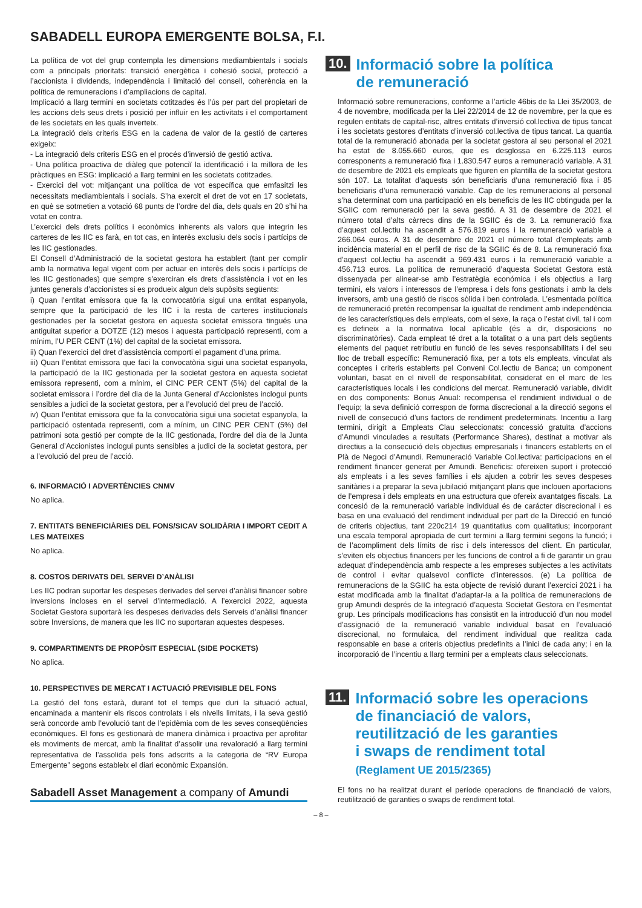SABADELL EUROPA EMERGENTE BOLSA, F.I.
La política de vot del grup contempla les dimensions mediambientals i socials com a principals prioritats: transició energètica i cohesió social, protecció a l’accionista i dividends, independència i limitació del consell, coherència en la política de remuneracions i d’ampliacions de capital.
Implicació a llarg termini en societats cotitzades és l’ús per part del propietari de les accions dels seus drets i posició per influir en les activitats i el comportament de les societats en les quals inverteix.
La integració dels criteris ESG en la cadena de valor de la gestió de carteres exigeix:
- La integració dels criteris ESG en el procés d’inversió de gestió activa.
- Una política proactiva de diàleg que potenciï la identificació i la millora de les pràctiques en ESG: implicació a llarg termini en les societats cotitzades.
- Exercici del vot: mitjançant una política de vot específica que emfasitzi les necessitats mediambientals i socials. S’ha exercit el dret de vot en 17 societats, en què se sotmetien a votació 68 punts de l’ordre del dia, dels quals en 20 s’hi ha votat en contra.
L’exercici dels drets polítics i econòmics inherents als valors que integrin les carteres de les IIC es farà, en tot cas, en interès exclusiu dels socis i partícips de les IIC gestionades.
El Consell d’Administració de la societat gestora ha establert (tant per complir amb la normativa legal vigent com per actuar en interès dels socis i partícips de les IIC gestionades) que sempre s’exerciran els drets d’assistència i vot en les juntes generals d’accionistes si es produeix algun dels supòsits següents:
i) Quan l’entitat emissora que fa la convocatòria sigui una entitat espanyola, sempre que la participació de les IIC i la resta de carteres institucionals gestionades per la societat gestora en aquesta societat emissora tingués una antiguitat superior a DOTZE (12) mesos i aquesta participació representi, com a mínim, l’U PER CENT (1%) del capital de la societat emissora.
ii) Quan l’exercici del dret d’assistència comporti el pagament d’una prima.
iii) Quan l’entitat emissora que faci la convocatòria sigui una societat espanyola, la participació de la IIC gestionada per la societat gestora en aquesta societat emissora representi, com a mínim, el CINC PER CENT (5%) del capital de la societat emissora i l’ordre del dia de la Junta General d’Accionistes inclogui punts sensibles a judici de la societat gestora, per a l’evolució del preu de l’acció.
iv) Quan l’entitat emissora que fa la convocatòria sigui una societat espanyola, la participació ostentada representi, com a mínim, un CINC PER CENT (5%) del patrimoni sota gestió per compte de la IIC gestionada, l’ordre del dia de la Junta General d’Accionistes inclogui punts sensibles a judici de la societat gestora, per a l’evolució del preu de l’acció.
6. INFORMACIÓ I ADVERTÈNCIES CNMV
No aplica.
7. ENTITATS BENEFICIÀRIES DEL FONS/SICAV SOLIDÀRIA I IMPORT CEDIT A LES MATEIXES
No aplica.
8. COSTOS DERIVATS DEL SERVEI D’ANÀLISI
Les IIC podran suportar les despeses derivades del servei d’anàlisi financer sobre inversions incloses en el servei d’intermediació. A l’exercici 2022, aquesta Societat Gestora suportarà les despeses derivades dels Serveis d’anàlisi financer sobre Inversions, de manera que les IIC no suportaran aquestes despeses.
9. COMPARTIMENTS DE PROPÒSIT ESPECIAL (SIDE POCKETS)
No aplica.
10. PERSPECTIVES DE MERCAT I ACTUACIÓ PREVISIBLE DEL FONS
La gestió del fons estarà, durant tot el temps que duri la situació actual, encaminada a mantenir els riscos controlats i els nivells limitats, i la seva gestió serà concorde amb l’evolució tant de l’epidèmia com de les seves conseqüències econòmiques. El fons es gestionarà de manera dinàmica i proactiva per aprofitar els moviments de mercat, amb la finalitat d’assolir una revaloració a llarg termini representativa de l’assolida pels fons adscrits a la categoria de “RV Europa Emergente” segons estableix el diari econòmic Expansión.
Sabadell Asset Management a company of Amundi
10. Informació sobre la política
de remuneració
Informació sobre remuneracions, conforme a l’article 46bis de la Llei 35/2003, de 4 de novembre, modificada per la Llei 22/2014 de 12 de novembre, per la que es regulen entitats de capital-risc, altres entitats d’inversió col.lectiva de tipus tancat i les societats gestores d’entitats d’inversió col.lectiva de tipus tancat. La quantia total de la remuneració abonada per la societat gestora al seu personal el 2021 ha estat de 8.055.660 euros, que es desglossa en 6.225.113 euros corresponents a remuneració fixa i 1.830.547 euros a remuneració variable. A 31 de desembre de 2021 els empleats que figuren en plantilla de la societat gestora són 107. La totalitat d’aquests són beneficiaris d’una remuneració fixa i 85 beneficiaris d’una remuneració variable. Cap de les remuneracions al personal s’ha determinat com una participació en els beneficis de les IIC obtinguda per la SGIIC com remuneració per la seva gestió. A 31 de desembre de 2021 el número total d’alts càrrecs dins de la SGIIC és de 3. La remuneració fixa d’aquest col.lectiu ha ascendit a 576.819 euros i la remuneració variable a 266.064 euros. A 31 de desembre de 2021 el número total d’empleats amb incidència material en el perfil de risc de la SGIIC és de 8. La remuneració fixa d’aquest col.lectiu ha ascendit a 969.431 euros i la remuneració variable a 456.713 euros. La política de remuneració d’aquesta Societat Gestora està dissenyada per alinear-se amb l’estratègia económica i els objectius a llarg termini, els valors i interessos de l’empresa i dels fons gestionats i amb la dels inversors, amb una gestió de riscos sòlida i ben controlada. L’esmentada política de remuneració pretén recompensar la igualtat de rendiment amb independència de les característiques dels empleats, com el sexe, la raça o l’estat civil, tal i com es defineix a la normativa local aplicable (és a dir, disposicions no discriminatòries). Cada empleat té dret a la totalitat o a una part dels següents elements del paquet retributiu en funció de les seves responsabilitats i del seu lloc de treball específic: Remuneració fixa, per a tots els empleats, vinculat als conceptes i criteris establerts pel Conveni Col.lectiu de Banca; un component voluntari, basat en el nivell de responsabilitat, considerat en el marc de les característiques locals i les condicions del mercat. Remuneració variable, dividit en dos components: Bonus Anual: recompensa el rendimient individual o de l’equip; la seva definició correspon de forma discrecional a la direcció segons el nivell de consecució d’uns factors de rendiment predeterminats. Incentiu a llarg termini, dirigit a Empleats Clau seleccionats: concessió gratuïta d’accions d’Amundi vinculades a resultats (Performance Shares), destinat a motivar als directius a la consecució dels objectius empresarials i financers establerts en el Plà de Negoci d’Amundi. Remuneració Variable Col.lectiva: participacions en el rendiment financer generat per Amundi. Beneficis: ofereixen suport i protecció als empleats i a les seves famílies i els ajuden a cobrir les seves despeses sanitàries i a preparar la seva jubilació mitjançant plans que inclouen aportacions de l’empresa i dels empleats en una estructura que ofereix avantatges fiscals. La concesió de la remuneració variable individual és de carácter discrecional i es basa en una evaluació del rendiment individual per part de la Direcció en funció de criteris objectius, tant 220c214 19 quantitatius com qualitatius; incorporant una escala temporal apropiada de curt termini a llarg termini segons la funció; i de l’acompliment dels límits de risc i dels interessos del client. En particular, s’eviten els objectius financers per les funcions de control a fi de garantir un grau adequat d’independència amb respecte a les empreses subjectes a les activitats de control i evitar qualsevol conflicte d’interessos. (e) La política de remuneracions de la SGIIC ha esta objecte de revisió durant l’exercici 2021 i ha estat modificada amb la finalitat d’adaptar-la a la política de remuneracions de grup Amundi després de la integració d’aquesta Societat Gestora en l’esmentat grup. Les principals modificacions has consistit en la introducció d’un nou model d’assignació de la remuneració variable individual basat en l’evaluació discrecional, no formulaica, del rendiment individual que realitza cada responsable en base a criteris objectius predefinits a l’inici de cada any; i en la incorporació de l’incentiu a llarg termini per a empleats claus seleccionats.
11. Informació sobre les operacions
de financiació de valors,
reutilització de les garanties
i swaps de rendiment total
(Reglament UE 2015/2365)
El fons no ha realitzat durant el període operacions de financiació de valors, reutilització de garanties o swaps de rendiment total.
– 8 –